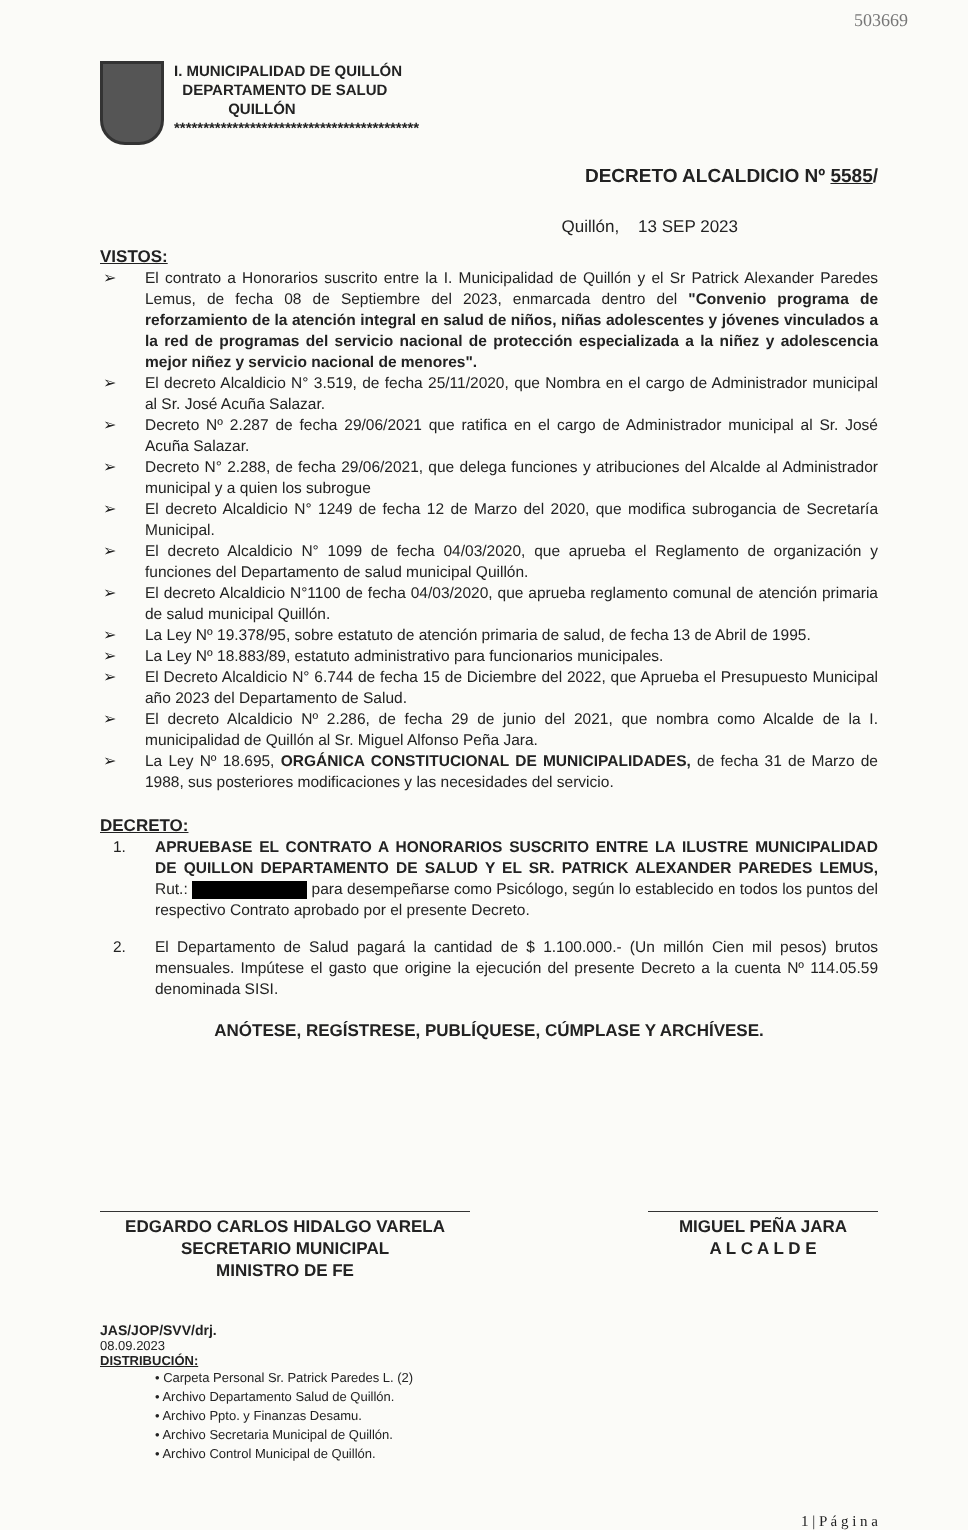503669
I. MUNICIPALIDAD DE QUILLÓN
DEPARTAMENTO DE SALUD
QUILLÓN
******************************************
DECRETO ALCALDICIO Nº 5585/
Quillón, 13 SEP 2023
VISTOS:
➢ El contrato a Honorarios suscrito entre la I. Municipalidad de Quillón y el Sr Patrick Alexander Paredes Lemus, de fecha 08 de Septiembre del 2023, enmarcada dentro del "Convenio programa de reforzamiento de la atención integral en salud de niños, niñas adolescentes y jóvenes vinculados a la red de programas del servicio nacional de protección especializada a la niñez y adolescencia mejor niñez y servicio nacional de menores".
➢ El decreto Alcaldicio N° 3.519, de fecha 25/11/2020, que Nombra en el cargo de Administrador municipal al Sr. José Acuña Salazar.
➢ Decreto Nº 2.287 de fecha 29/06/2021 que ratifica en el cargo de Administrador municipal al Sr. José Acuña Salazar.
➢ Decreto N° 2.288, de fecha 29/06/2021, que delega funciones y atribuciones del Alcalde al Administrador municipal y a quien los subrogue
➢ El decreto Alcaldicio N° 1249 de fecha 12 de Marzo del 2020, que modifica subrogancia de Secretaría Municipal.
➢ El decreto Alcaldicio N° 1099 de fecha 04/03/2020, que aprueba el Reglamento de organización y funciones del Departamento de salud municipal Quillón.
➢ El decreto Alcaldicio N°1100 de fecha 04/03/2020, que aprueba reglamento comunal de atención primaria de salud municipal Quillón.
➢ La Ley Nº 19.378/95, sobre estatuto de atención primaria de salud, de fecha 13 de Abril de 1995.
➢ La Ley Nº 18.883/89, estatuto administrativo para funcionarios municipales.
➢ El Decreto Alcaldicio N° 6.744 de fecha 15 de Diciembre del 2022, que Aprueba el Presupuesto Municipal año 2023 del Departamento de Salud.
➢ El decreto Alcaldicio Nº 2.286, de fecha 29 de junio del 2021, que nombra como Alcalde de la I. municipalidad de Quillón al Sr. Miguel Alfonso Peña Jara.
➢ La Ley Nº 18.695, ORGÁNICA CONSTITUCIONAL DE MUNICIPALIDADES, de fecha 31 de Marzo de 1988, sus posteriores modificaciones y las necesidades del servicio.
DECRETO:
1. APRUEBASE EL CONTRATO A HONORARIOS SUSCRITO ENTRE LA ILUSTRE MUNICIPALIDAD DE QUILLON DEPARTAMENTO DE SALUD Y EL SR. PATRICK ALEXANDER PAREDES LEMUS, Rut.: para desempeñarse como Psicólogo, según lo establecido en todos los puntos del respectivo Contrato aprobado por el presente Decreto.
2. El Departamento de Salud pagará la cantidad de $ 1.100.000.- (Un millón Cien mil pesos) brutos mensuales. Impútese el gasto que origine la ejecución del presente Decreto a la cuenta Nº 114.05.59 denominada SISI.
ANÓTESE, REGÍSTRESE, PUBLÍQUESE, CÚMPLASE Y ARCHÍVESE.
EDGARDO CARLOS HIDALGO VARELA
SECRETARIO MUNICIPAL
MINISTRO DE FE
MIGUEL PEÑA JARA
A L C A L D E
JAS/JOP/SVV/drj.
08.09.2023
DISTRIBUCIÓN:
• Carpeta Personal Sr. Patrick Paredes L. (2)
• Archivo Departamento Salud de Quillón.
• Archivo Ppto. y Finanzas Desamu.
• Archivo Secretaria Municipal de Quillón.
• Archivo Control Municipal de Quillón.
1 | P á g i n a